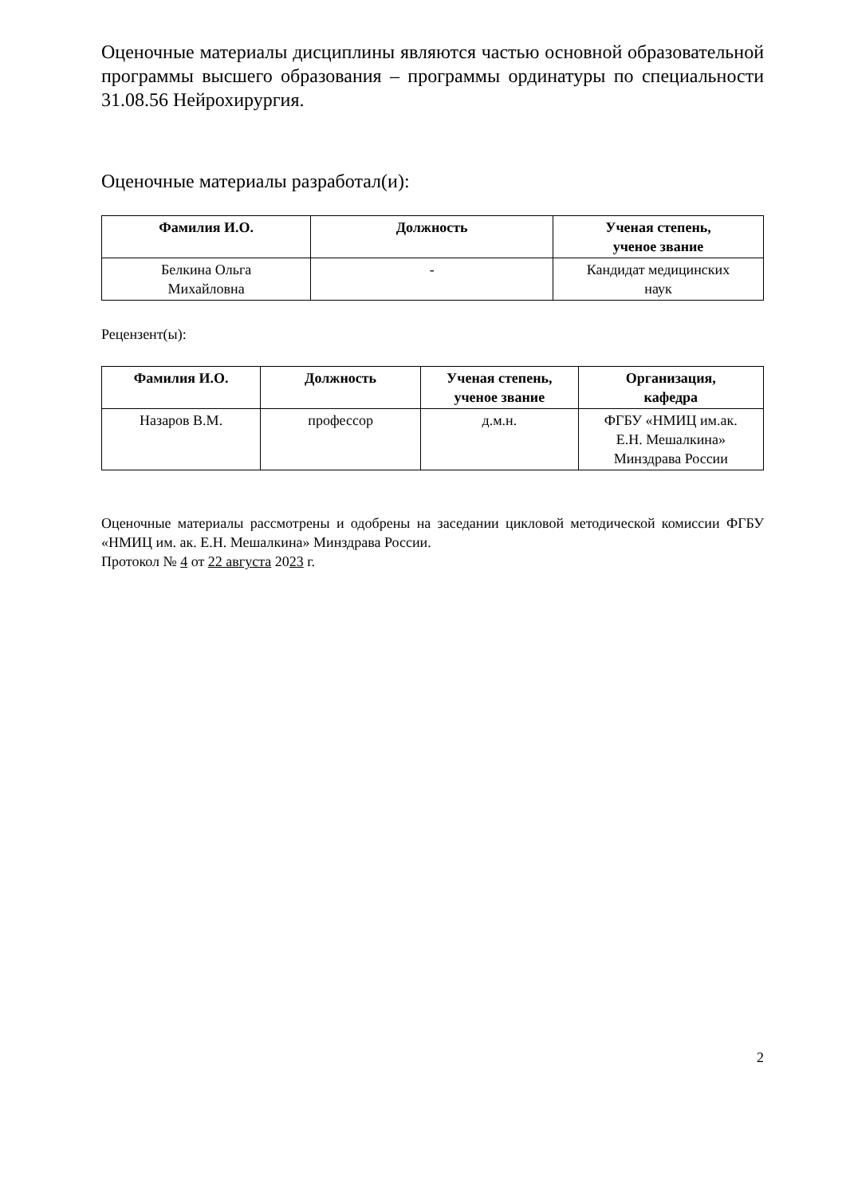Оценочные материалы дисциплины являются частью основной образовательной программы высшего образования – программы ординатуры по специальности 31.08.56 Нейрохирургия.
Оценочные материалы разработал(и):
| Фамилия И.О. | Должность | Ученая степень, ученое звание |
| --- | --- | --- |
| Белкина Ольга Михайловна | - | Кандидат медицинских наук |
Рецензент(ы):
| Фамилия И.О. | Должность | Ученая степень, ученое звание | Организация, кафедра |
| --- | --- | --- | --- |
| Назаров В.М. | профессор | д.м.н. | ФГБУ «НМИЦ им.ак. Е.Н. Мешалкина» Минздрава России |
Оценочные материалы рассмотрены и одобрены на заседании цикловой методической комиссии ФГБУ «НМИЦ им. ак. Е.Н. Мешалкина» Минздрава России.
Протокол № 4 от 22 августа 2023 г.
2